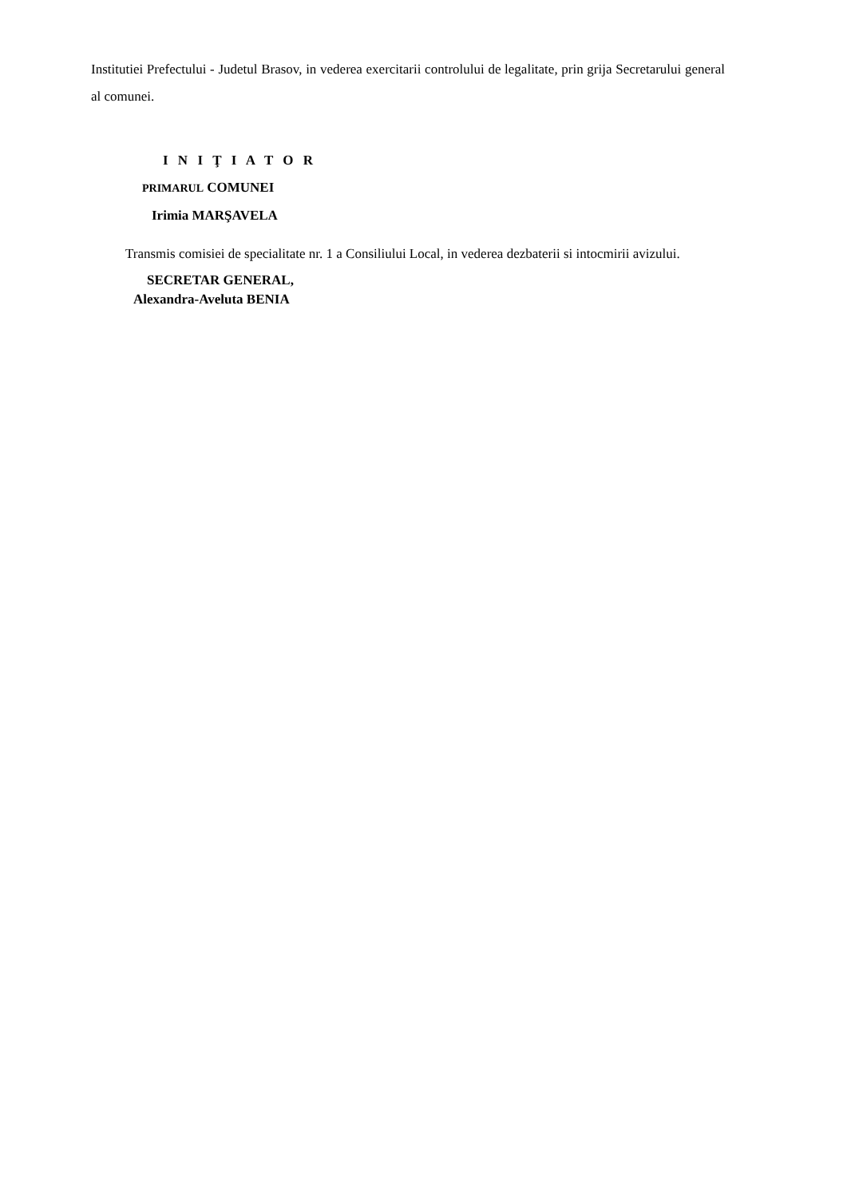Institutiei Prefectului - Judetul Brasov, in vederea exercitarii controlului de legalitate, prin grija Secretarului general al comunei.
I N I Ţ I A T O R
PRIMARUL COMUNEI
Irimia MARŞAVELA
Transmis comisiei de specialitate nr. 1 a Consiliului Local, in vederea dezbaterii si intocmirii avizului.
SECRETAR GENERAL,
Alexandra-Aveluta BENIA